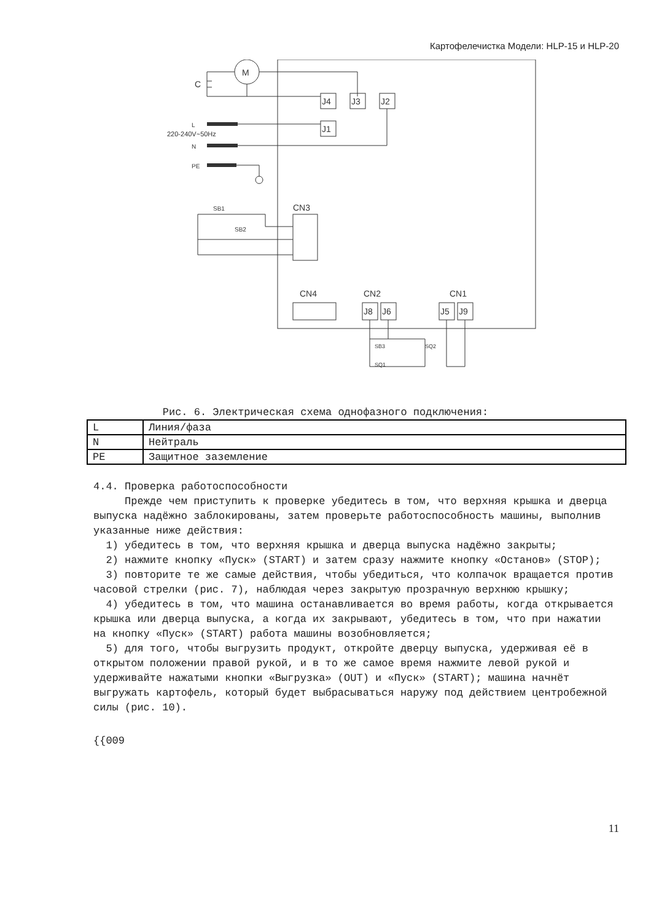Картофелечистка Модели: HLP-15 и HLP-20
M
C
J4
J3
J2
J1
220-240V~50Hz
L
N
PE
SB1
SB2
CN3
CN4
CN2
CN1
J8
J6
J5
J9
SB3
SQ1
SQ2
Рис. 6. Электрическая схема однофазного подключения:
| L | Линия/фаза |
| N | Нейтраль |
| PE | Защитное заземление |
4.4. Проверка работоспособности
Прежде чем приступить к проверке убедитесь в том, что верхняя крышка и дверца выпуска надёжно заблокированы, затем проверьте работоспособность машины, выполнив указанные ниже действия:
1) убедитесь в том, что верхняя крышка и дверца выпуска надёжно закрыты;
2) нажмите кнопку «Пуск» (START) и затем сразу нажмите кнопку «Останов» (STOP);
3) повторите те же самые действия, чтобы убедиться, что колпачок вращается против часовой стрелки (рис. 7), наблюдая через закрытую прозрачную верхнюю крышку;
4) убедитесь в том, что машина останавливается во время работы, когда открывается крышка или дверца выпуска, а когда их закрывают, убедитесь в том, что при нажатии на кнопку «Пуск» (START) работа машины возобновляется;
5) для того, чтобы выгрузить продукт, откройте дверцу выпуска, удерживая её в открытом положении правой рукой, и в то же самое время нажмите левой рукой и удерживайте нажатыми кнопки «Выгрузка» (OUT) и «Пуск» (START); машина начнёт выгружать картофель, который будет выбрасываться наружу под действием центробежной силы (рис. 10).
{{009
11